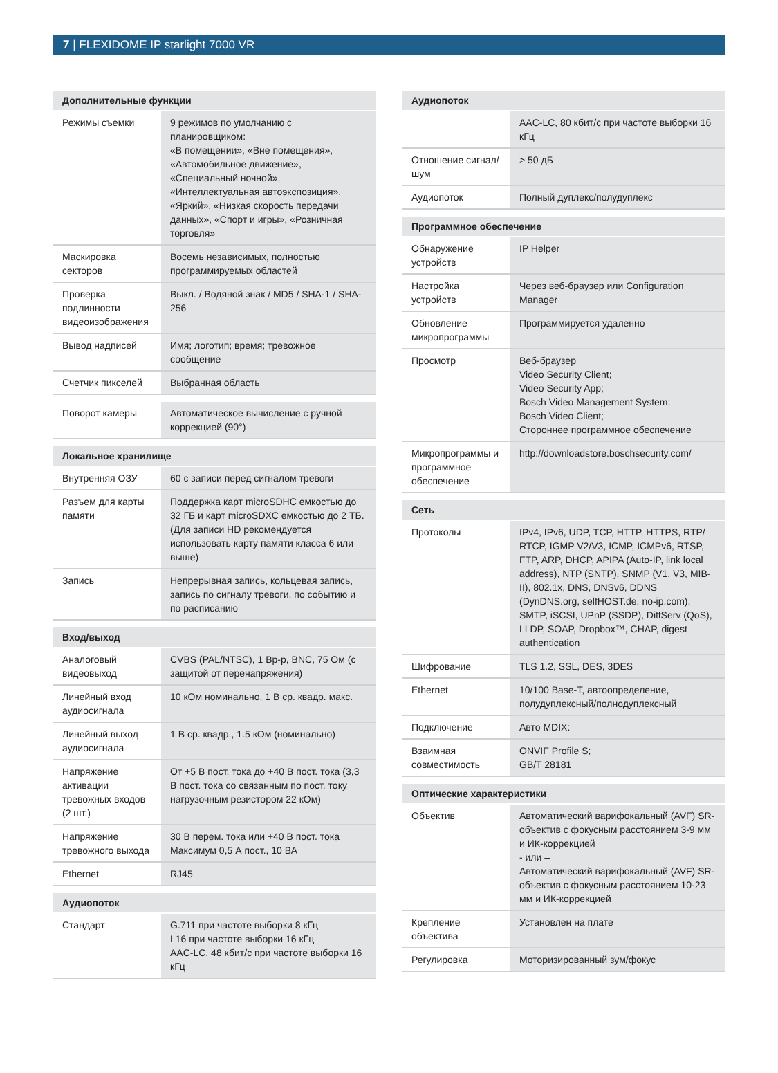7 | FLEXIDOME IP starlight 7000 VR
| Дополнительные функции | |
| --- | --- |
| Режимы съемки | 9 режимов по умолчанию с планировщиком: «В помещении», «Вне помещения», «Автомобильное движение», «Специальный ночной», «Интеллектуальная автоэкспозиция», «Яркий», «Низкая скорость передачи данных», «Спорт и игры», «Розничная торговля» |
| Маскировка секторов | Восемь независимых, полностью программируемых областей |
| Проверка подлинности видеоизображения | Выкл. / Водяной знак / MD5 / SHA-1 / SHA-256 |
| Вывод надписей | Имя; логотип; время; тревожное сообщение |
| Счетчик пикселей | Выбранная область |
| Поворот камеры | Автоматическое вычисление с ручной коррекцией (90°) |
| Локальное хранилище | |
| --- | --- |
| Внутренняя ОЗУ | 60 с записи перед сигналом тревоги |
| Разъем для карты памяти | Поддержка карт microSDHC емкостью до 32 ГБ и карт microSDXC емкостью до 2 ТБ. (Для записи HD рекомендуется использовать карту памяти класса 6 или выше) |
| Запись | Непрерывная запись, кольцевая запись, запись по сигналу тревоги, по событию и по расписанию |
| Вход/выход | |
| --- | --- |
| Аналоговый видеовыход | CVBS (PAL/NTSC), 1 Вр-р, BNC, 75 Ом (с защитой от перенапряжения) |
| Линейный вход аудиосигнала | 10 кОм номинально, 1 В ср. квадр. макс. |
| Линейный выход аудиосигнала | 1 В ср. квадр., 1.5 кОм (номинально) |
| Напряжение активации тревожных входов (2 шт.) | От +5 В пост. тока до +40 В пост. тока (3,3 В пост. тока со связанным по пост. току нагрузочным резистором 22 кОм) |
| Напряжение тревожного выхода | 30 В перем. тока или +40 В пост. тока Максимум 0,5 А пост., 10 ВА |
| Ethernet | RJ45 |
| Аудиопоток | |
| --- | --- |
| Стандарт | G.711 при частоте выборки 8 кГц L16 при частоте выборки 16 кГц AAC-LC, 48 кбит/с при частоте выборки 16 кГц |
| Аудиопоток | |
| --- | --- |
| | AAC-LC, 80 кбит/с при частоте выборки 16 кГц |
| Отношение сигнал/шум | > 50 дБ |
| Аудиопоток | Полный дуплекс/полудуплекс |
| Программное обеспечение | |
| --- | --- |
| Обнаружение устройств | IP Helper |
| Настройка устройств | Через веб-браузер или Configuration Manager |
| Обновление микропрограммы | Программируется удаленно |
| Просмотр | Веб-браузер Video Security Client; Video Security App; Bosch Video Management System; Bosch Video Client; Стороннее программное обеспечение |
| Микропрограммы и программное обеспечение | http://downloadstore.boschsecurity.com/ |
| Сеть | |
| --- | --- |
| Протоколы | IPv4, IPv6, UDP, TCP, HTTP, HTTPS, RTP/ RTCP, IGMP V2/V3, ICMP, ICMPv6, RTSP, FTP, ARP, DHCP, APIPA (Auto-IP, link local address), NTP (SNTP), SNMP (V1, V3, MIB-II), 802.1x, DNS, DNSv6, DDNS (DynDNS.org, selfHOST.de, no-ip.com), SMTP, iSCSI, UPnP (SSDP), DiffServ (QoS), LLDP, SOAP, Dropbox™, CHAP, digest authentication |
| Шифрование | TLS 1.2, SSL, DES, 3DES |
| Ethernet | 10/100 Base-T, автоопределение, полудуплексный/полнодуплексный |
| Подключение | Авто MDIX: |
| Взаимная совместимость | ONVIF Profile S; GB/T 28181 |
| Оптические характеристики | |
| --- | --- |
| Объектив | Автоматический варифокальный (AVF) SR-объектив с фокусным расстоянием 3-9 мм и ИК-коррекцией - или – Автоматический варифокальный (AVF) SR-объектив с фокусным расстоянием 10-23 мм и ИК-коррекцией |
| Крепление объектива | Установлен на плате |
| Регулировка | Моторизированный зум/фокус |